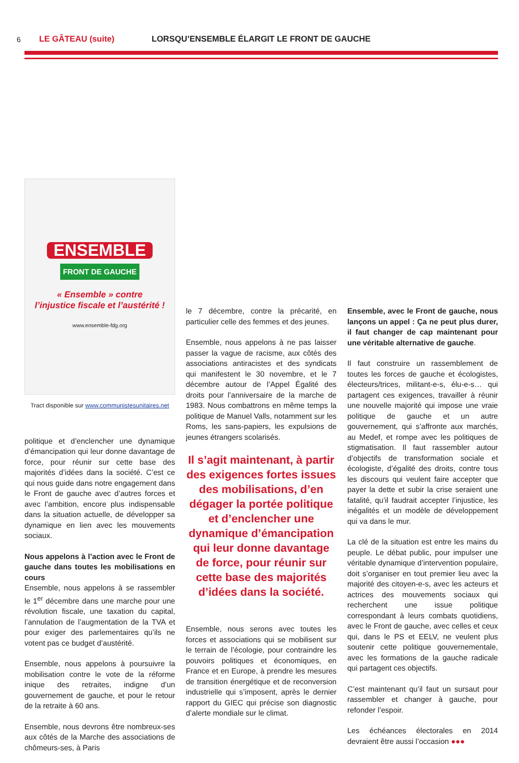6
LE GÂTEAU (suite) LORSQU’ENSEMBLE ÉLARGIT LE FRONT DE GAUCHE
ENSEMBLE
FRONT DE GAUCHE
« Ensemble » contre
l’injustice fiscale et l’austérité !
www.ensemble-fdg.org
Tract disponible sur www.communistesunitaires.net
politique et d’enclencher une dynamique d’émancipation qui leur donne davantage de force, pour réunir sur cette base des majorités d’idées dans la société. C’est ce qui nous guide dans notre engagement dans le Front de gauche avec d’autres forces et avec l’ambition, encore plus indispensable dans la situation actuelle, de développer sa dynamique en lien avec les mouvements sociaux.
Nous appelons à l’action avec le Front de gauche dans toutes les mobilisations en cours
Ensemble, nous appelons à se rassembler le 1<sup>er</sup> décembre dans une marche pour une révolution fiscale, une taxation du capital, l’annulation de l’augmentation de la TVA et pour exiger des parlementaires qu’ils ne votent pas ce budget d’austérité.
Ensemble, nous appelons à poursuivre la mobilisation contre le vote de la réforme inique des retraites, indigne d’un gouvernement de gauche, et pour le retour de la retraite à 60 ans.
Ensemble, nous devrons être nombreux-ses aux côtés de la Marche des associations de chômeurs-ses, à Paris
le 7 décembre, contre la précarité, en particulier celle des femmes et des jeunes.
Ensemble, nous appelons à ne pas laisser passer la vague de racisme, aux côtés des associations antiracistes et des syndicats qui manifestent le 30 novembre, et le 7 décembre autour de l’Appel Égalité des droits pour l’anniversaire de la marche de 1983. Nous combattrons en même temps la politique de Manuel Valls, notamment sur les Roms, les sans-papiers, les expulsions de jeunes étrangers scolarisés.
Il s’agit maintenant, à partir des exigences fortes issues des mobilisations, d’en dégager la portée politique et d’enclencher une dynamique d’émancipation qui leur donne davantage de force, pour réunir sur cette base des majorités d’idées dans la société.
Ensemble, nous serons avec toutes les forces et associations qui se mobilisent sur le terrain de l’écologie, pour contraindre les pouvoirs politiques et économiques, en France et en Europe, à prendre les mesures de transition énergétique et de reconversion industrielle qui s’imposent, après le dernier rapport du GIEC qui précise son diagnostic d’alerte mondiale sur le climat.
Ensemble, avec le Front de gauche, nous lançons un appel : Ça ne peut plus durer, il faut changer de cap maintenant pour une véritable alternative de gauche.
Il faut construire un rassemblement de toutes les forces de gauche et écologistes, électeurs/trices, militant-e-s, élu-e-s… qui partagent ces exigences, travailler à réunir une nouvelle majorité qui impose une vraie politique de gauche et un autre gouvernement, qui s’affronte aux marchés, au Medef, et rompe avec les politiques de stigmatisation. Il faut rassembler autour d’objectifs de transformation sociale et écologiste, d’égalité des droits, contre tous les discours qui veulent faire accepter que payer la dette et subir la crise seraient une fatalité, qu’il faudrait accepter l’injustice, les inégalités et un modèle de développement qui va dans le mur.
La clé de la situation est entre les mains du peuple. Le débat public, pour impulser une véritable dynamique d’intervention populaire, doit s’organiser en tout premier lieu avec la majorité des citoyen-e-s, avec les acteurs et actrices des mouvements sociaux qui recherchent une issue politique correspondant à leurs combats quotidiens, avec le Front de gauche, avec celles et ceux qui, dans le PS et EELV, ne veulent plus soutenir cette politique gouvernementale, avec les formations de la gauche radicale qui partagent ces objectifs.
C’est maintenant qu’il faut un sursaut pour rassembler et changer à gauche, pour refonder l’espoir.
Les échéances électorales en 2014 devraient être aussi l’occasion ●●●